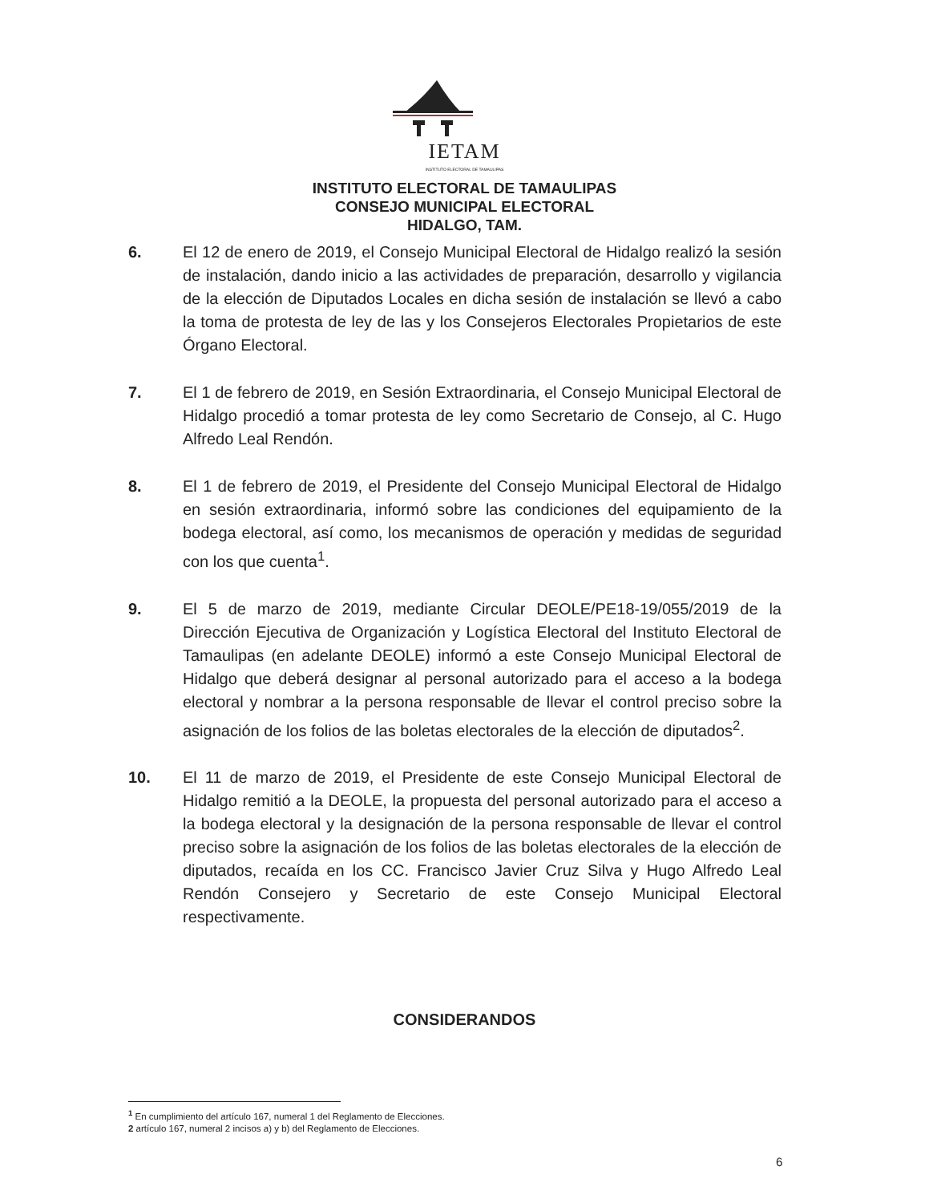IETAM
INSTITUTO ELECTORAL DE TAMAULIPAS
INSTITUTO ELECTORAL DE TAMAULIPAS
CONSEJO MUNICIPAL ELECTORAL
HIDALGO, TAM.
6. El 12 de enero de 2019, el Consejo Municipal Electoral de Hidalgo realizó la sesión de instalación, dando inicio a las actividades de preparación, desarrollo y vigilancia de la elección de Diputados Locales en dicha sesión de instalación se llevó a cabo la toma de protesta de ley de las y los Consejeros Electorales Propietarios de este Órgano Electoral.
7. El 1 de febrero de 2019, en Sesión Extraordinaria, el Consejo Municipal Electoral de Hidalgo procedió a tomar protesta de ley como Secretario de Consejo, al C. Hugo Alfredo Leal Rendón.
8. El 1 de febrero de 2019, el Presidente del Consejo Municipal Electoral de Hidalgo en sesión extraordinaria, informó sobre las condiciones del equipamiento de la bodega electoral, así como, los mecanismos de operación y medidas de seguridad con los que cuenta<sup>1</sup>.
9. El 5 de marzo de 2019, mediante Circular DEOLE/PE18-19/055/2019 de la Dirección Ejecutiva de Organización y Logística Electoral del Instituto Electoral de Tamaulipas (en adelante DEOLE) informó a este Consejo Municipal Electoral de Hidalgo que deberá designar al personal autorizado para el acceso a la bodega electoral y nombrar a la persona responsable de llevar el control preciso sobre la asignación de los folios de las boletas electorales de la elección de diputados<sup>2</sup>.
10. El 11 de marzo de 2019, el Presidente de este Consejo Municipal Electoral de Hidalgo remitió a la DEOLE, la propuesta del personal autorizado para el acceso a la bodega electoral y la designación de la persona responsable de llevar el control preciso sobre la asignación de los folios de las boletas electorales de la elección de diputados, recaída en los CC. Francisco Javier Cruz Silva y Hugo Alfredo Leal Rendón Consejero y Secretario de este Consejo Municipal Electoral respectivamente.
CONSIDERANDOS
<sup>1</sup> En cumplimiento del artículo 167, numeral 1 del Reglamento de Elecciones.
2 artículo 167, numeral 2 incisos a) y b) del Reglamento de Elecciones.
6